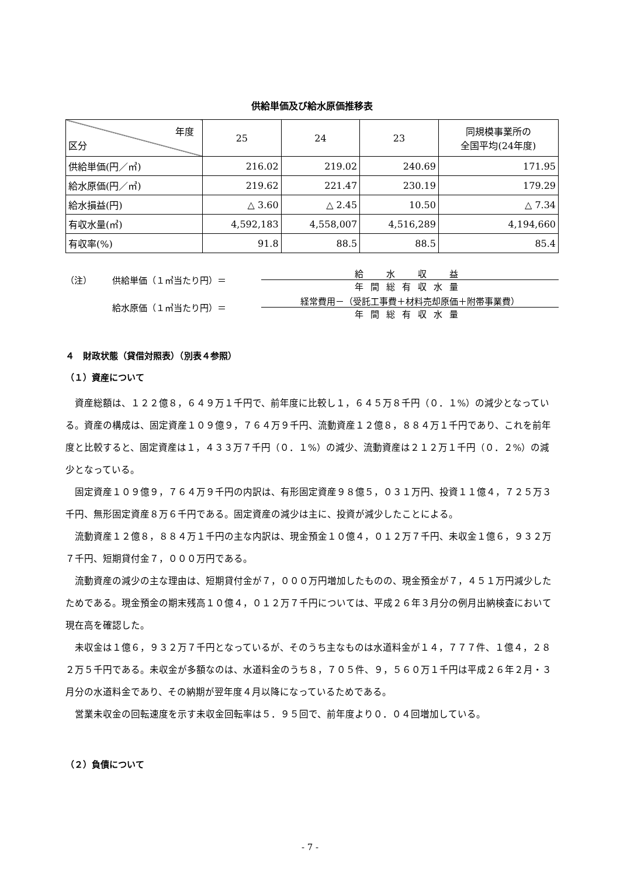供給単価及び給水原価推移表
| 年度 区分 | 25 | 24 | 23 | 同規模事業所の 全国平均(24年度) |
| --- | --- | --- | --- | --- |
| 供給単価(円／㎥) | 216.02 | 219.02 | 240.69 | 171.95 |
| 給水原価(円／㎥) | 219.62 | 221.47 | 230.19 | 179.29 |
| 給水損益(円) | △ 3.60 | △ 2.45 | 10.50 | △ 7.34 |
| 有収水量(㎥) | 4,592,183 | 4,558,007 | 4,516,289 | 4,194,660 |
| 有収率(%) | 91.8 | 88.5 | 88.5 | 85.4 |
（注）
供給単価（１㎥当たり円）＝
給　水　収　益
年間総有収水量
給水原価（１㎥当たり円）＝
経常費用－（受託工事費＋材料売却原価＋附帯事業費）
年間総有収水量
４　財政状態（貸借対照表）（別表４参照）
（１）資産について
資産総額は、１２２億８，６４９万１千円で、前年度に比較し１，６４５万８千円（０．１%）の減少となっている。資産の構成は、固定資産１０９億９，７６４万９千円、流動資産１２億８，８８４万１千円であり、これを前年度と比較すると、固定資産は１，４３３万７千円（０．１%）の減少、流動資産は２１２万１千円（０．２%）の減少となっている。
固定資産１０９億９，７６４万９千円の内訳は、有形固定資産９８億５，０３１万円、投資１１億４，７２５万３千円、無形固定資産８万６千円である。固定資産の減少は主に、投資が減少したことによる。
流動資産１２億８，８８４万１千円の主な内訳は、現金預金１０億４，０１２万７千円、未収金１億６，９３２万７千円、短期貸付金７，０００万円である。
流動資産の減少の主な理由は、短期貸付金が７，０００万円増加したものの、現金預金が７，４５１万円減少したためである。現金預金の期末残高１０億４，０１２万７千円については、平成２６年３月分の例月出納検査において現在高を確認した。
未収金は１億６，９３２万７千円となっているが、そのうち主なものは水道料金が１４，７７７件、１億４，２８２万５千円である。未収金が多額なのは、水道料金のうち８，７０５件、９，５６０万１千円は平成２６年２月・３月分の水道料金であり、その納期が翌年度４月以降になっているためである。
営業未収金の回転速度を示す未収金回転率は５．９５回で、前年度より０．０４回増加している。
（２）負債について
- 7 -